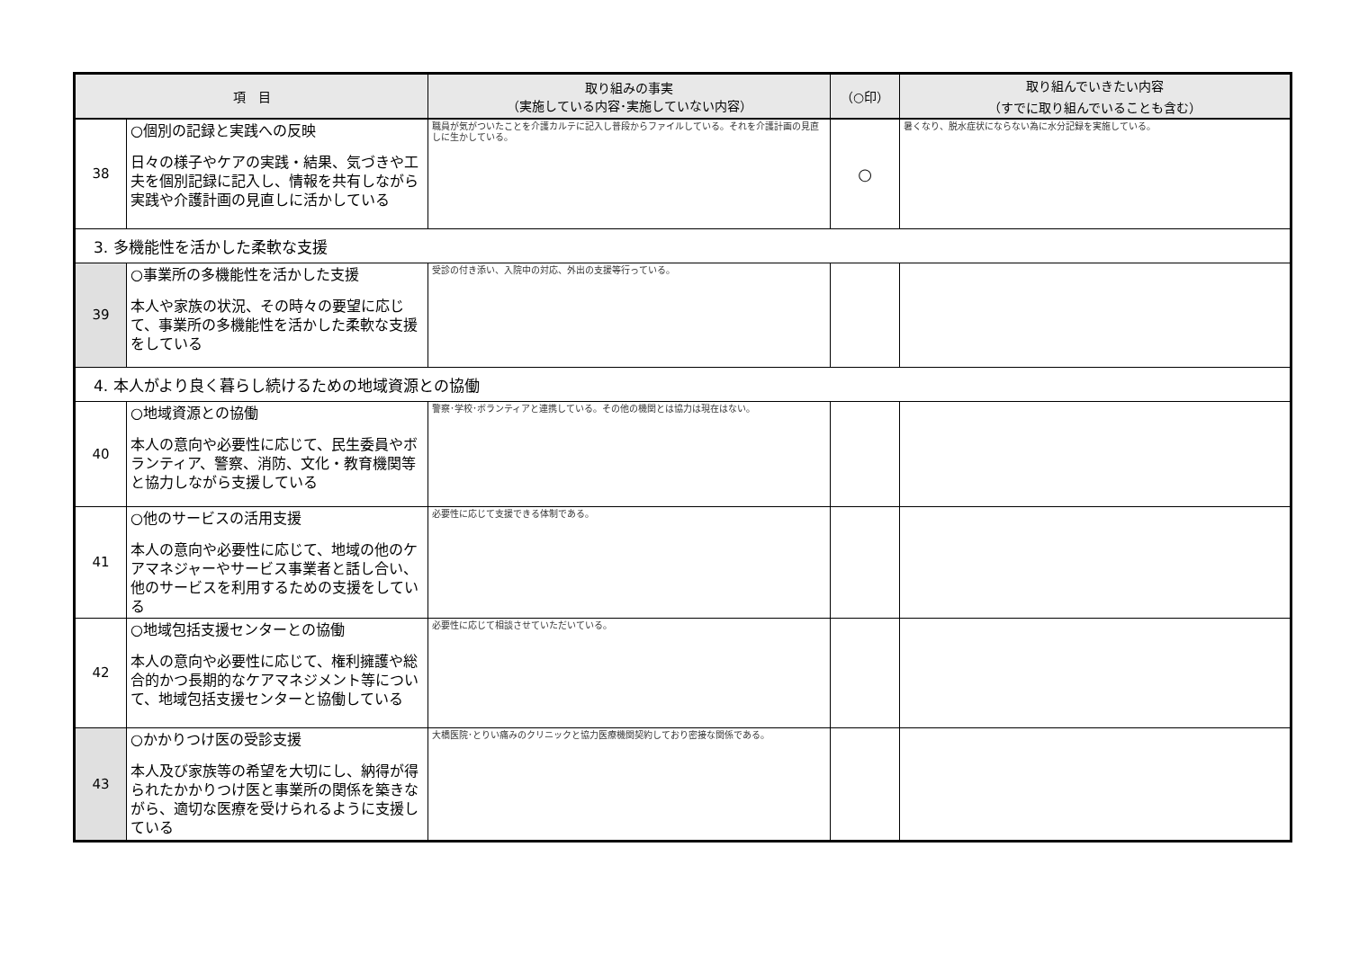| 項 目 | | 取り組みの事実 （実施している内容･実施していない内容） | （○印） | 取り組んでいきたい内容 （すでに取り組んでいることも含む） |
| --- | --- | --- | --- | --- |
| 38 | ○個別の記録と実践への反映 日々の様子やケアの実践・結果、気づきや工夫を個別記録に記入し、情報を共有しながら実践や介護計画の見直しに活かしている | 職員が気がついたことを介護カルテに記入し普段からファイルしている。それを介護計画の見直しに生かしている。 | ○ | 暑くなり、脱水症状にならない為に水分記録を実施している。 |
| 3. 多機能性を活かした柔軟な支援 | | | | |
| 39 | ○事業所の多機能性を活かした支援 本人や家族の状況、その時々の要望に応じて、事業所の多機能性を活かした柔軟な支援をしている | 受診の付き添い、入院中の対応、外出の支援等行っている。 | | |
| 4. 本人がより良く暮らし続けるための地域資源との協働 | | | | |
| 40 | ○地域資源との協働 本人の意向や必要性に応じて、民生委員やボランティア、警察、消防、文化・教育機関等と協力しながら支援している | 警察･学校･ボランティアと連携している。その他の機関とは協力は現在はない。 | | |
| 41 | ○他のサービスの活用支援 本人の意向や必要性に応じて、地域の他のケアマネジャーやサービス事業者と話し合い、他のサービスを利用するための支援をしている | 必要性に応じて支援できる体制である。 | | |
| 42 | ○地域包括支援センターとの協働 本人の意向や必要性に応じて、権利擁護や総合的かつ長期的なケアマネジメント等について、地域包括支援センターと協働している | 必要性に応じて相談させていただいている。 | | |
| 43 | ○かかりつけ医の受診支援 本人及び家族等の希望を大切にし、納得が得られたかかりつけ医と事業所の関係を築きながら、適切な医療を受けられるように支援している | 大橋医院･とりい痛みのクリニックと協力医療機関契約しており密接な関係である。 | | |